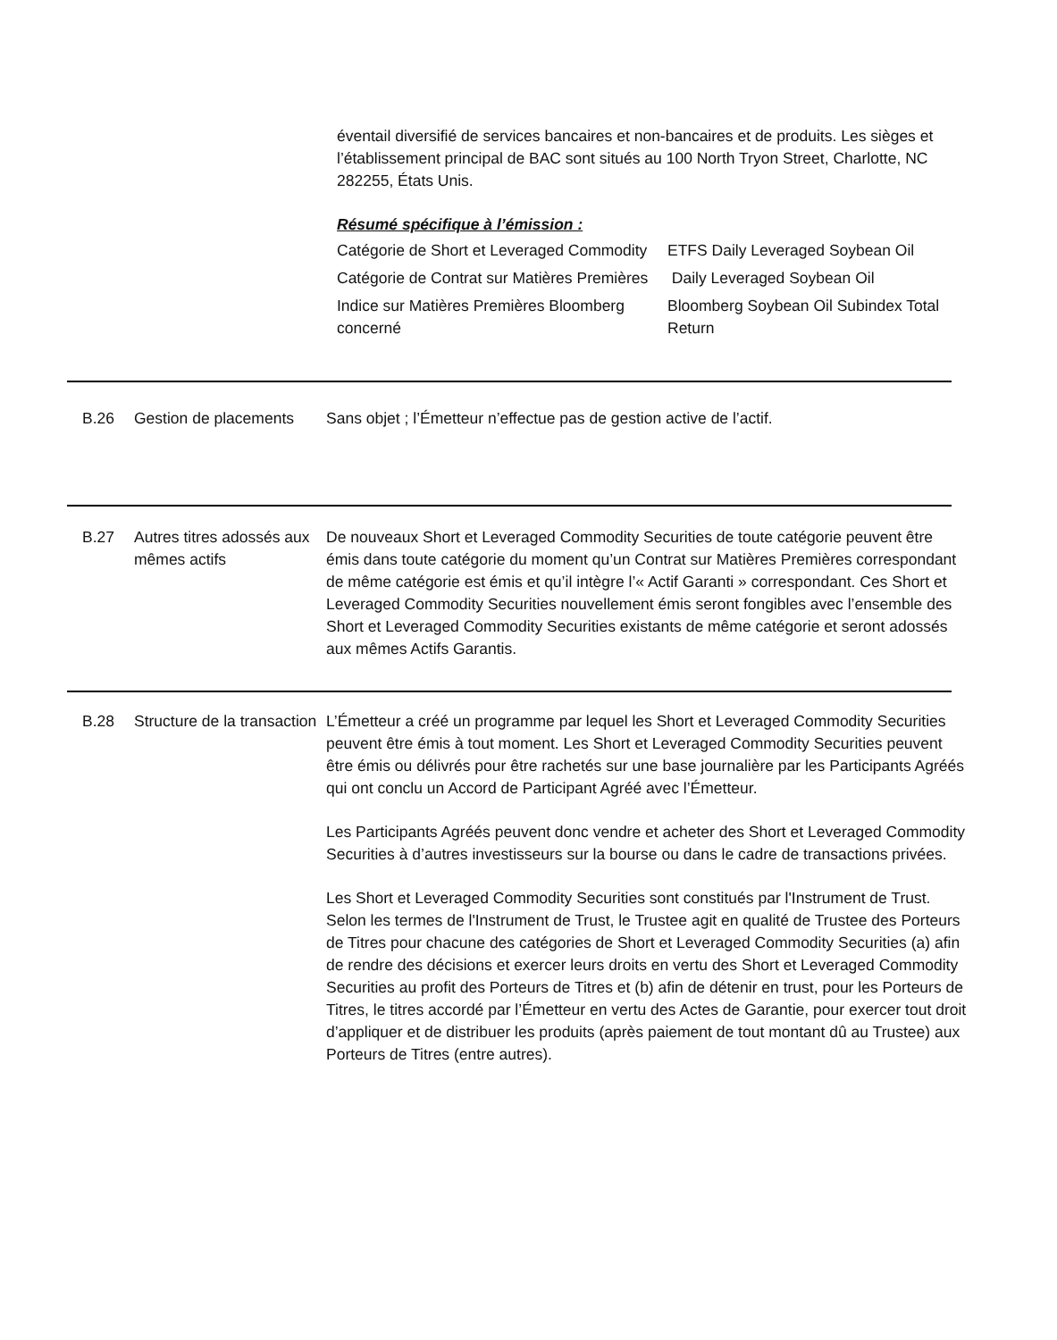éventail diversifié de services bancaires et non-bancaires et de produits. Les sièges et l’établissement principal de BAC sont situés au 100 North Tryon Street, Charlotte, NC 282255, États Unis.
Résumé spécifique à l’émission :
Catégorie de Short et Leveraged Commodity
ETFS Daily Leveraged Soybean Oil
Catégorie de Contrat sur Matières Premières
Daily Leveraged Soybean Oil
Indice sur Matières Premières Bloomberg concerné
Bloomberg Soybean Oil Subindex Total Return
B.26 Gestion de placements
Sans objet ; l’Émetteur n’effectue pas de gestion active de l’actif.
B.27 Autres titres adossés aux mêmes actifs
De nouveaux Short et Leveraged Commodity Securities de toute catégorie peuvent être émis dans toute catégorie du moment qu’un Contrat sur Matières Premières correspondant de même catégorie est émis et qu’il intègre l’« Actif Garanti » correspondant. Ces Short et Leveraged Commodity Securities nouvellement émis seront fongibles avec l’ensemble des Short et Leveraged Commodity Securities existants de même catégorie et seront adossés aux mêmes Actifs Garantis.
B.28 Structure de la transaction
L’Émetteur a créé un programme par lequel les Short et Leveraged Commodity Securities peuvent être émis à tout moment. Les Short et Leveraged Commodity Securities peuvent être émis ou délivrés pour être rachetés sur une base journalière par les Participants Agréés qui ont conclu un Accord de Participant Agréé avec l’Émetteur.
Les Participants Agréés peuvent donc vendre et acheter des Short et Leveraged Commodity Securities à d’autres investisseurs sur la bourse ou dans le cadre de transactions privées.
Les Short et Leveraged Commodity Securities sont constitués par l'Instrument de Trust. Selon les termes de l'Instrument de Trust, le Trustee agit en qualité de Trustee des Porteurs de Titres pour chacune des catégories de Short et Leveraged Commodity Securities (a) afin de rendre des décisions et exercer leurs droits en vertu des Short et Leveraged Commodity Securities au profit des Porteurs de Titres et (b) afin de détenir en trust, pour les Porteurs de Titres, le titres accordé par l’Émetteur en vertu des Actes de Garantie, pour exercer tout droit d’appliquer et de distribuer les produits (après paiement de tout montant dû au Trustee) aux Porteurs de Titres (entre autres).